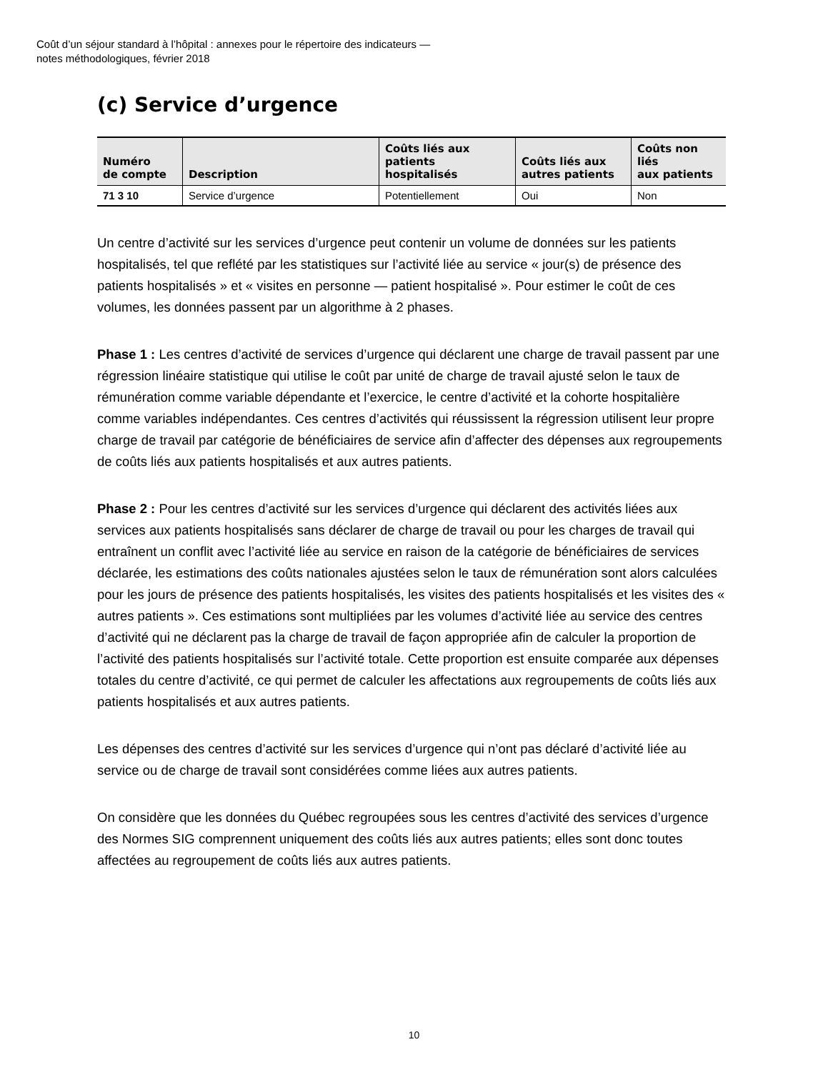Coût d’un séjour standard à l’hôpital : annexes pour le répertoire des indicateurs —
notes méthodologiques, février 2018
(c) Service d’urgence
| Numéro de compte | Description | Coûts liés aux patients hospitalisés | Coûts liés aux autres patients | Coûts non liés aux patients |
| --- | --- | --- | --- | --- |
| 71 3 10 | Service d’urgence | Potentiellement | Oui | Non |
Un centre d’activité sur les services d’urgence peut contenir un volume de données sur les patients hospitalisés, tel que reflété par les statistiques sur l’activité liée au service « jour(s) de présence des patients hospitalisés » et « visites en personne — patient hospitalisé ». Pour estimer le coût de ces volumes, les données passent par un algorithme à 2 phases.
Phase 1 : Les centres d’activité de services d’urgence qui déclarent une charge de travail passent par une régression linéaire statistique qui utilise le coût par unité de charge de travail ajusté selon le taux de rémunération comme variable dépendante et l’exercice, le centre d’activité et la cohorte hospitalière comme variables indépendantes. Ces centres d’activités qui réussissent la régression utilisent leur propre charge de travail par catégorie de bénéficiaires de service afin d’affecter des dépenses aux regroupements de coûts liés aux patients hospitalisés et aux autres patients.
Phase 2 : Pour les centres d’activité sur les services d’urgence qui déclarent des activités liées aux services aux patients hospitalisés sans déclarer de charge de travail ou pour les charges de travail qui entraînent un conflit avec l’activité liée au service en raison de la catégorie de bénéficiaires de services déclarée, les estimations des coûts nationales ajustées selon le taux de rémunération sont alors calculées pour les jours de présence des patients hospitalisés, les visites des patients hospitalisés et les visites des « autres patients ». Ces estimations sont multipliées par les volumes d’activité liée au service des centres d’activité qui ne déclarent pas la charge de travail de façon appropriée afin de calculer la proportion de l’activité des patients hospitalisés sur l’activité totale. Cette proportion est ensuite comparée aux dépenses totales du centre d’activité, ce qui permet de calculer les affectations aux regroupements de coûts liés aux patients hospitalisés et aux autres patients.
Les dépenses des centres d’activité sur les services d’urgence qui n’ont pas déclaré d’activité liée au service ou de charge de travail sont considérées comme liées aux autres patients.
On considère que les données du Québec regroupées sous les centres d’activité des services d’urgence des Normes SIG comprennent uniquement des coûts liés aux autres patients; elles sont donc toutes affectées au regroupement de coûts liés aux autres patients.
10